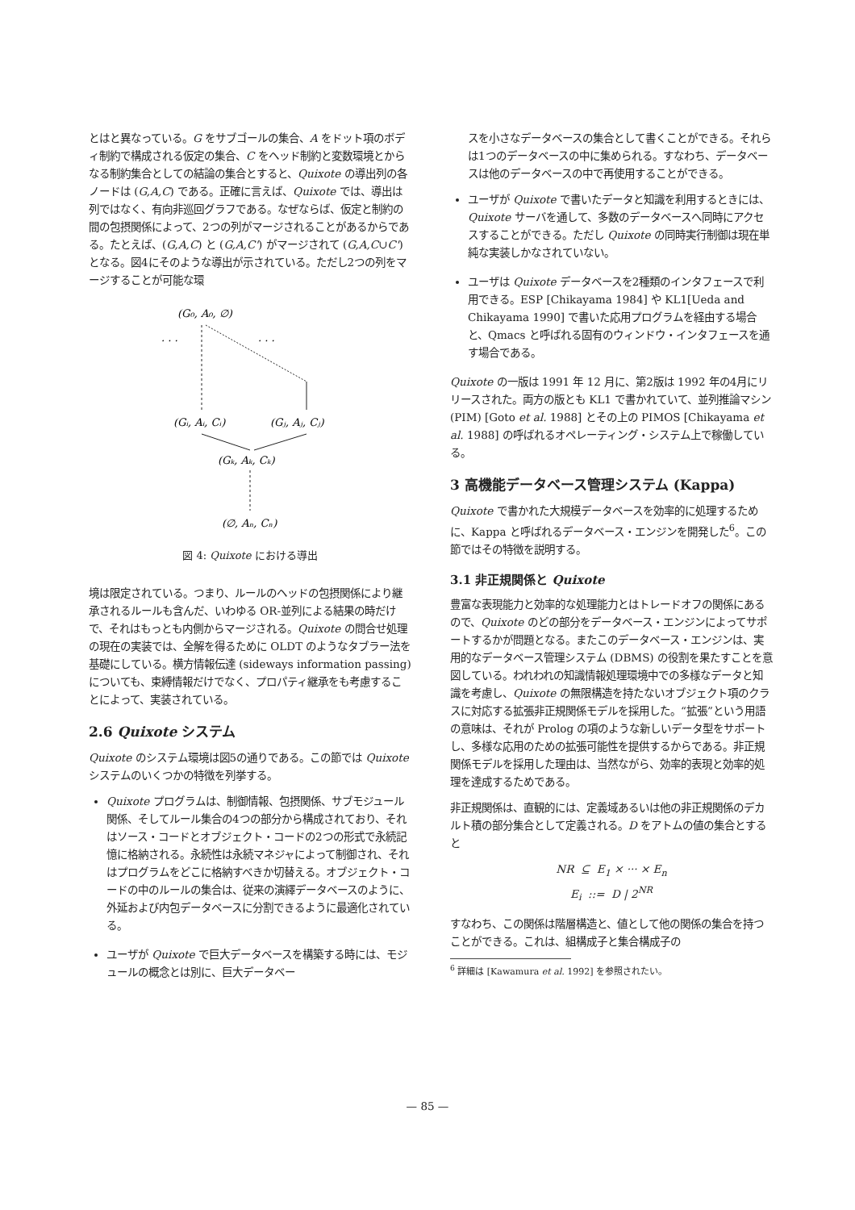とはと異なっている。G をサブゴールの集合、A をドット項のボディ制約で構成される仮定の集合、C をヘッド制約と変数環境とからなる制約集合としての結論の集合とすると、Quixote の導出列の各ノードは (G,A,C) である。正確に言えば、Quixote では、導出は列ではなく、有向非巡回グラフである。なぜならば、仮定と制約の間の包摂関係によって、2つの列がマージされることがあるからである。たとえば、(G,A,C) と (G,A,C') がマージされて (G,A,C∪C') となる。図4にそのような導出が示されている。ただし2つの列をマージすることが可能な環
(G₀, A₀, ∅)
. . .
. . .
(Gᵢ, Aᵢ, Cᵢ)
(Gⱼ, Aⱼ, Cⱼ)
(Gₖ, Aₖ, Cₖ)
(∅, Aₙ, Cₙ)
図 4: Quixote における導出
境は限定されている。つまり、ルールのヘッドの包摂関係により継承されるルールも含んだ、いわゆる OR-並列による結果の時だけで、それはもっとも内側からマージされる。Quixote の問合せ処理の現在の実装では、全解を得るために OLDT のようなタブラー法を基礎にしている。横方情報伝達 (sideways information passing) についても、束縛情報だけでなく、プロパティ継承をも考慮することによって、実装されている。
2.6 Quixote システム
Quixote のシステム環境は図5の通りである。この節では Quixote システムのいくつかの特徴を列挙する。
Quixote プログラムは、制御情報、包摂関係、サブモジュール関係、そしてルール集合の4つの部分から構成されており、それはソース・コードとオブジェクト・コードの2つの形式で永続記憶に格納される。永続性は永続マネジャによって制御され、それはプログラムをどこに格納すべきか切替える。オブジェクト・コードの中のルールの集合は、従来の演繹データベースのように、外延および内包データベースに分割できるように最適化されている。
ユーザが Quixote で巨大データベースを構築する時には、モジュールの概念とは別に、巨大データベー
スを小さなデータベースの集合として書くことができる。それらは1つのデータベースの中に集められる。すなわち、データベースは他のデータベースの中で再使用することができる。
ユーザが Quixote で書いたデータと知識を利用するときには、Quixote サーバを通して、多数のデータベースへ同時にアクセスすることができる。ただし Quixote の同時実行制御は現在単純な実装しかなされていない。
ユーザは Quixote データベースを2種類のインタフェースで利用できる。ESP [Chikayama 1984] や KL1[Ueda and Chikayama 1990] で書いた応用プログラムを経由する場合と、Qmacs と呼ばれる固有のウィンドウ・インタフェースを通す場合である。
Quixote の一版は 1991 年 12 月に、第2版は 1992 年の4月にリリースされた。両方の版とも KL1 で書かれていて、並列推論マシン (PIM) [Goto et al. 1988] とその上の PIMOS [Chikayama et al. 1988] の呼ばれるオペレーティング・システム上で稼働している。
3 高機能データベース管理システム (Kappa)
Quixote で書かれた大規模データベースを効率的に処理するために、Kappa と呼ばれるデータベース・エンジンを開発した<sup>6</sup>。この節ではその特徴を説明する。
3.1 非正規関係と Quixote
豊富な表現能力と効率的な処理能力とはトレードオフの関係にあるので、Quixote のどの部分をデータベース・エンジンによってサポートするかが問題となる。またこのデータベース・エンジンは、実用的なデータベース管理システム (DBMS) の役割を果たすことを意図している。われわれの知識情報処理環境中での多様なデータと知識を考慮し、Quixote の無限構造を持たないオブジェクト項のクラスに対応する拡張非正規関係モデルを採用した。“拡張”という用語の意味は、それが Prolog の項のような新しいデータ型をサポートし、多様な応用のための拡張可能性を提供するからである。非正規関係モデルを採用した理由は、当然ながら、効率的表現と効率的処理を達成するためである。
非正規関係は、直観的には、定義域あるいは他の非正規関係のデカルト積の部分集合として定義される。D をアトムの値の集合とすると
NR ⊆ E<sub>1</sub> × ··· × E<sub>n</sub>
E<sub>i</sub> ::= D | 2<sup>NR</sup>
すなわち、この関係は階層構造と、値として他の関係の集合を持つことができる。これは、組構成子と集合構成子の
<sup>6</sup> 詳細は [Kawamura et al. 1992] を参照されたい。
— 85 —